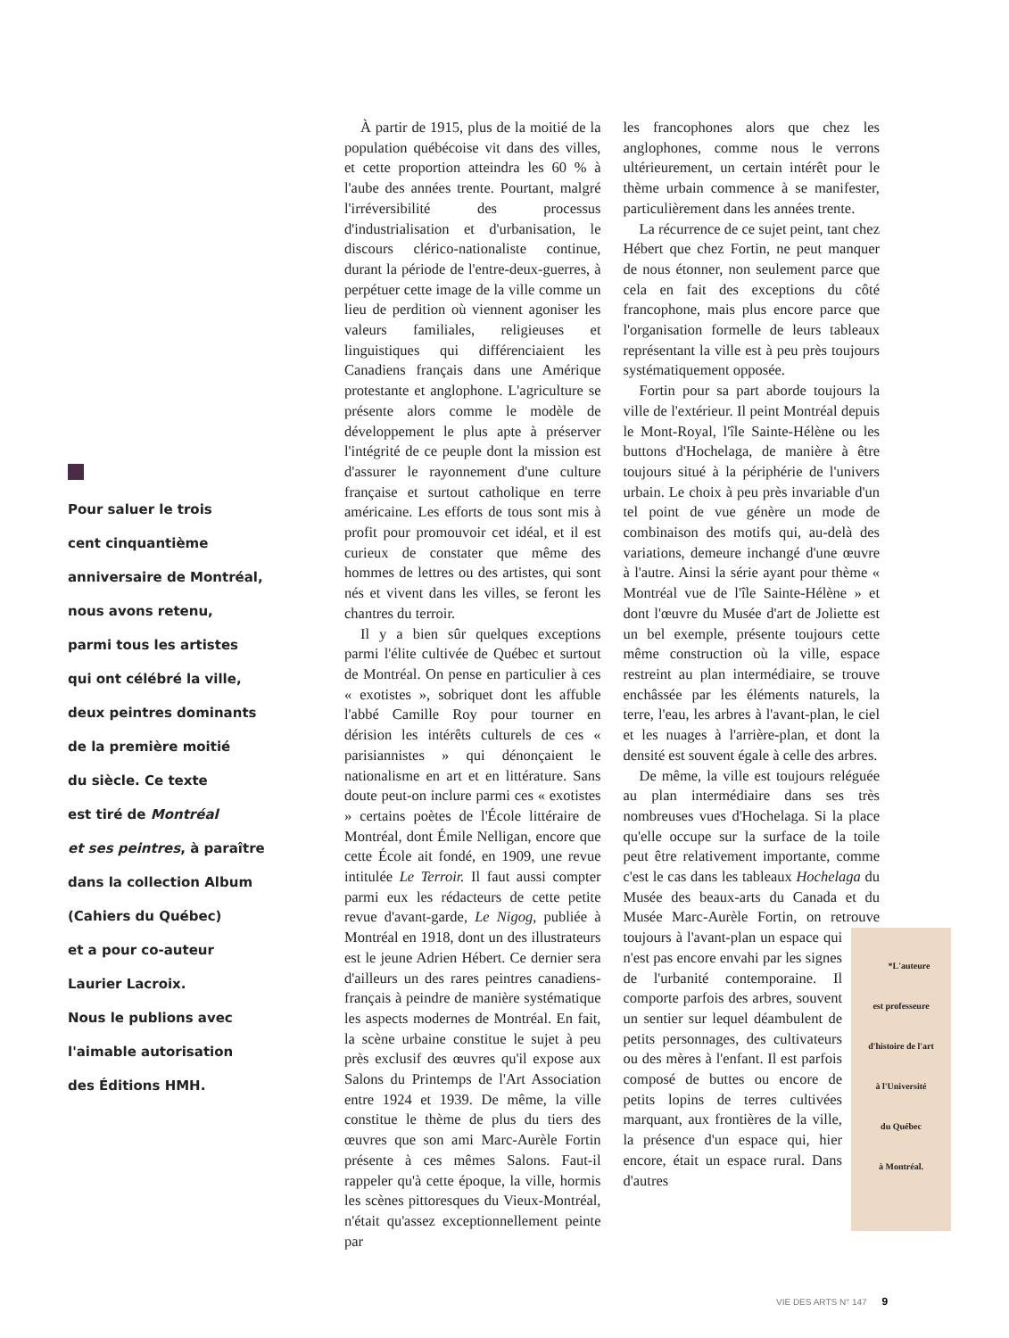Pour saluer le trois
cent cinquantième
anniversaire de Montréal,
nous avons retenu,
parmi tous les artistes
qui ont célébré la ville,
deux peintres dominants
de la première moitié
du siècle. Ce texte
est tiré de Montréal
et ses peintres, à paraître
dans la collection Album
(Cahiers du Québec)
et a pour co-auteur
Laurier Lacroix.
Nous le publions avec
l'aimable autorisation
des Éditions HMH.
À partir de 1915, plus de la moitié de la population québécoise vit dans des villes, et cette proportion atteindra les 60 % à l'aube des années trente. Pourtant, malgré l'irréversibilité des processus d'industrialisation et d'urbanisation, le discours clérico-nationaliste continue, durant la période de l'entre-deux-guerres, à perpétuer cette image de la ville comme un lieu de perdition où viennent agoniser les valeurs familiales, religieuses et linguistiques qui différenciaient les Canadiens français dans une Amérique protestante et anglophone. L'agriculture se présente alors comme le modèle de développement le plus apte à préserver l'intégrité de ce peuple dont la mission est d'assurer le rayonnement d'une culture française et surtout catholique en terre américaine. Les efforts de tous sont mis à profit pour promouvoir cet idéal, et il est curieux de constater que même des hommes de lettres ou des artistes, qui sont nés et vivent dans les villes, se feront les chantres du terroir.
Il y a bien sûr quelques exceptions parmi l'élite cultivée de Québec et surtout de Montréal. On pense en particulier à ces « exotistes », sobriquet dont les affuble l'abbé Camille Roy pour tourner en dérision les intérêts culturels de ces « parisiannistes » qui dénonçaient le nationalisme en art et en littérature. Sans doute peut-on inclure parmi ces « exotistes » certains poètes de l'École littéraire de Montréal, dont Émile Nelligan, encore que cette École ait fondé, en 1909, une revue intitulée Le Terroir. Il faut aussi compter parmi eux les rédacteurs de cette petite revue d'avant-garde, Le Nigog, publiée à Montréal en 1918, dont un des illustrateurs est le jeune Adrien Hébert. Ce dernier sera d'ailleurs un des rares peintres canadiens-français à peindre de manière systématique les aspects modernes de Montréal. En fait, la scène urbaine constitue le sujet à peu près exclusif des œuvres qu'il expose aux Salons du Printemps de l'Art Association entre 1924 et 1939. De même, la ville constitue le thème de plus du tiers des œuvres que son ami Marc-Aurèle Fortin présente à ces mêmes Salons. Faut-il rappeler qu'à cette époque, la ville, hormis les scènes pittoresques du Vieux-Montréal, n'était qu'assez exceptionnellement peinte par
les francophones alors que chez les anglophones, comme nous le verrons ultérieurement, un certain intérêt pour le thème urbain commence à se manifester, particulièrement dans les années trente.
La récurrence de ce sujet peint, tant chez Hébert que chez Fortin, ne peut manquer de nous étonner, non seulement parce que cela en fait des exceptions du côté francophone, mais plus encore parce que l'organisation formelle de leurs tableaux représentant la ville est à peu près toujours systématiquement opposée.
Fortin pour sa part aborde toujours la ville de l'extérieur. Il peint Montréal depuis le Mont-Royal, l'île Sainte-Hélène ou les buttons d'Hochelaga, de manière à être toujours situé à la périphérie de l'univers urbain. Le choix à peu près invariable d'un tel point de vue génère un mode de combinaison des motifs qui, au-delà des variations, demeure inchangé d'une œuvre à l'autre. Ainsi la série ayant pour thème « Montréal vue de l'île Sainte-Hélène » et dont l'œuvre du Musée d'art de Joliette est un bel exemple, présente toujours cette même construction où la ville, espace restreint au plan intermédiaire, se trouve enchâssée par les éléments naturels, la terre, l'eau, les arbres à l'avant-plan, le ciel et les nuages à l'arrière-plan, et dont la densité est souvent égale à celle des arbres.
De même, la ville est toujours reléguée au plan intermédiaire dans ses très nombreuses vues d'Hochelaga. Si la place qu'elle occupe sur la surface de la toile peut être relativement importante, comme c'est le cas dans les tableaux Hochelaga du Musée des beaux-arts du Canada et du Musée Marc-Aurèle Fortin, on retrouve *L'auteure
est professeure
d'histoire de l'art
à l'Université
du Québec
à Montréal. toujours à l'avant-plan un espace qui n'est pas encore envahi par les signes de l'urbanité contemporaine. Il comporte parfois des arbres, souvent un sentier sur lequel déambulent de petits personnages, des cultivateurs ou des mères à l'enfant. Il est parfois composé de buttes ou encore de petits lopins de terres cultivées marquant, aux frontières de la ville, la présence d'un espace qui, hier encore, était un espace rural. Dans d'autres
VIE DES ARTS N° 147 9